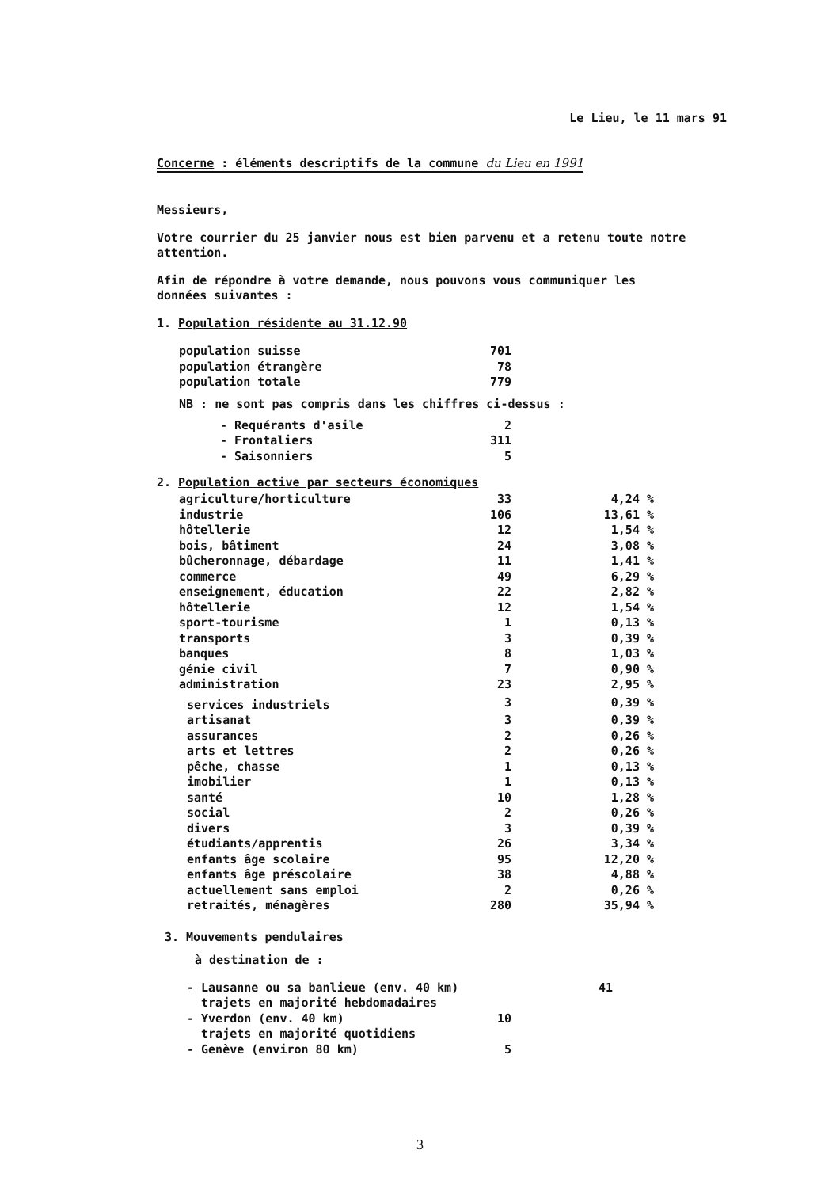Le Lieu, le 11 mars 91
Concerne : éléments descriptifs de la commune du Lieu en 1991
Messieurs,
Votre courrier du 25 janvier nous est bien parvenu et a retenu toute notre attention.
Afin de répondre à votre demande, nous pouvons vous communiquer les données suivantes :
1. Population résidente au 31.12.90
| population suisse | 701 |
| population étrangère | 78 |
| population totale | 779 |
NB : ne sont pas compris dans les chiffres ci-dessus :
| - Requérants d'asile | 2 |
| - Frontaliers | 311 |
| - Saisonniers | 5 |
2. Population active par secteurs économiques
| agriculture/horticulture | 33 | 4,24 % |
| industrie | 106 | 13,61 % |
| hôtellerie | 12 | 1,54 % |
| bois, bâtiment | 24 | 3,08 % |
| bûcheronnage, débardage | 11 | 1,41 % |
| commerce | 49 | 6,29 % |
| enseignement, éducation | 22 | 2,82 % |
| hôtellerie | 12 | 1,54 % |
| sport-tourisme | 1 | 0,13 % |
| transports | 3 | 0,39 % |
| banques | 8 | 1,03 % |
| génie civil | 7 | 0,90 % |
| administration | 23 | 2,95 % |
| services industriels | 3 | 0,39 % |
| artisanat | 3 | 0,39 % |
| assurances | 2 | 0,26 % |
| arts et lettres | 2 | 0,26 % |
| pêche, chasse | 1 | 0,13 % |
| imobilier | 1 | 0,13 % |
| santé | 10 | 1,28 % |
| social | 2 | 0,26 % |
| divers | 3 | 0,39 % |
| étudiants/apprentis | 26 | 3,34 % |
| enfants âge scolaire | 95 | 12,20 % |
| enfants âge préscolaire | 38 | 4,88 % |
| actuellement sans emploi | 2 | 0,26 % |
| retraités, ménagères | 280 | 35,94 % |
3. Mouvements pendulaires
à destination de :
| - Lausanne ou sa banlieue (env. 40 km) trajets en majorité hebdomadaires | | 41 |
| - Yverdon (env. 40 km) trajets en majorité quotidiens | 10 | |
| - Genève (environ 80 km) | 5 | |
3